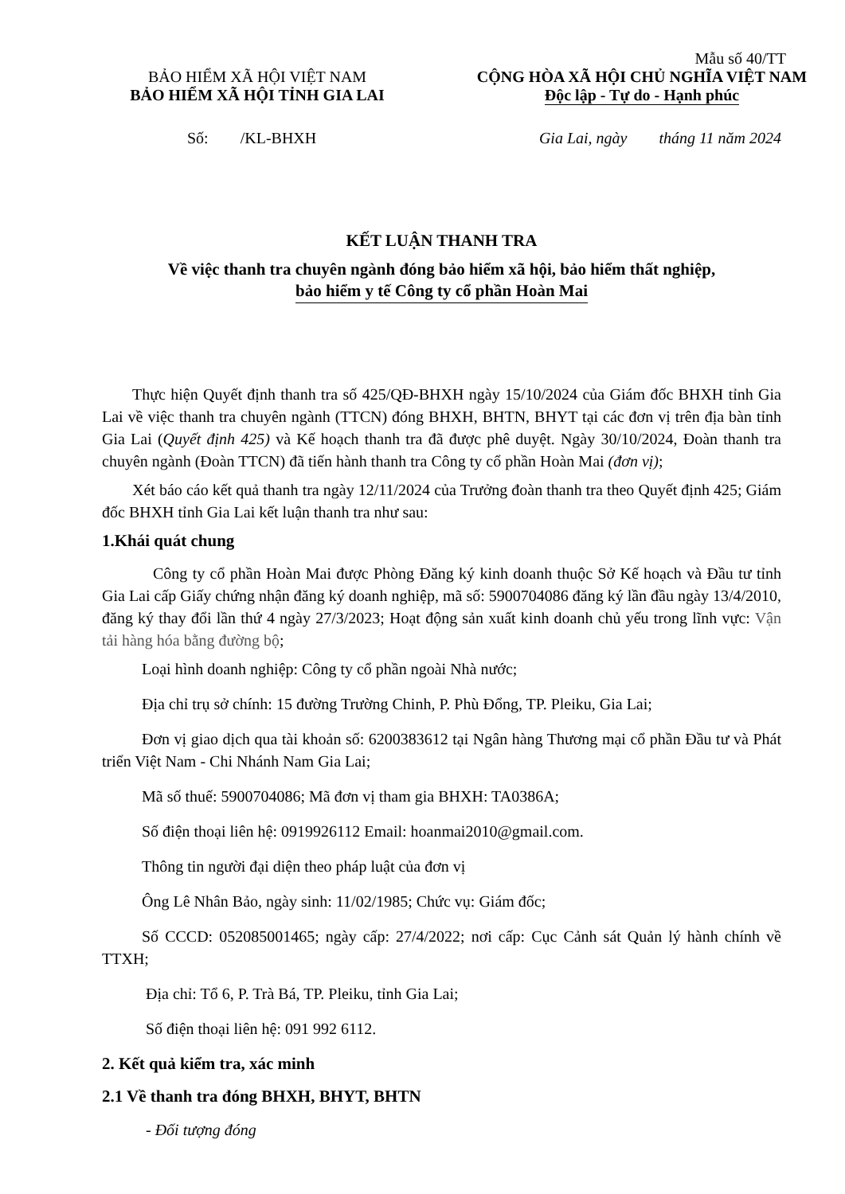Mẫu số 40/TT
BẢO HIỂM XÃ HỘI VIỆT NAM
BẢO HIỂM XÃ HỘI TỈNH GIA LAI
CỘNG HÒA XÃ HỘI CHỦ NGHĨA VIỆT NAM
Độc lập - Tự do - Hạnh phúc
Số: /KL-BHXH Gia Lai, ngày tháng 11 năm 2024
KẾT LUẬN THANH TRA
Về việc thanh tra chuyên ngành đóng bảo hiểm xã hội, bảo hiểm thất nghiệp,
bảo hiểm y tế Công ty cổ phần Hoàn Mai
Thực hiện Quyết định thanh tra số 425/QĐ-BHXH ngày 15/10/2024 của Giám đốc BHXH tỉnh Gia Lai về việc thanh tra chuyên ngành (TTCN) đóng BHXH, BHTN, BHYT tại các đơn vị trên địa bàn tỉnh Gia Lai (Quyết định 425) và Kế hoạch thanh tra đã được phê duyệt. Ngày 30/10/2024, Đoàn thanh tra chuyên ngành (Đoàn TTCN) đã tiến hành thanh tra Công ty cổ phần Hoàn Mai (đơn vị);
Xét báo cáo kết quả thanh tra ngày 12/11/2024 của Trưởng đoàn thanh tra theo Quyết định 425; Giám đốc BHXH tỉnh Gia Lai kết luận thanh tra như sau:
1.Khái quát chung
Công ty cổ phần Hoàn Mai được Phòng Đăng ký kinh doanh thuộc Sở Kế hoạch và Đầu tư tỉnh Gia Lai cấp Giấy chứng nhận đăng ký doanh nghiệp, mã số: 5900704086 đăng ký lần đầu ngày 13/4/2010, đăng ký thay đổi lần thứ 4 ngày 27/3/2023; Hoạt động sản xuất kinh doanh chủ yếu trong lĩnh vực: Vận tải hàng hóa bằng đường bộ;
Loại hình doanh nghiệp: Công ty cổ phần ngoài Nhà nước;
Địa chỉ trụ sở chính: 15 đường Trường Chinh, P. Phù Đổng, TP. Pleiku, Gia Lai;
Đơn vị giao dịch qua tài khoản số: 6200383612 tại Ngân hàng Thương mại cổ phần Đầu tư và Phát triển Việt Nam - Chi Nhánh Nam Gia Lai;
Mã số thuế: 5900704086; Mã đơn vị tham gia BHXH: TA0386A;
Số điện thoại liên hệ: 0919926112 Email: hoanmai2010@gmail.com.
Thông tin người đại diện theo pháp luật của đơn vị
Ông Lê Nhân Bảo, ngày sinh: 11/02/1985; Chức vụ: Giám đốc;
Số CCCD: 052085001465; ngày cấp: 27/4/2022; nơi cấp: Cục Cảnh sát Quản lý hành chính về TTXH;
Địa chỉ: Tổ 6, P. Trà Bá, TP. Pleiku, tỉnh Gia Lai;
Số điện thoại liên hệ: 091 992 6112.
2. Kết quả kiểm tra, xác minh
2.1 Về thanh tra đóng BHXH, BHYT, BHTN
- Đối tượng đóng